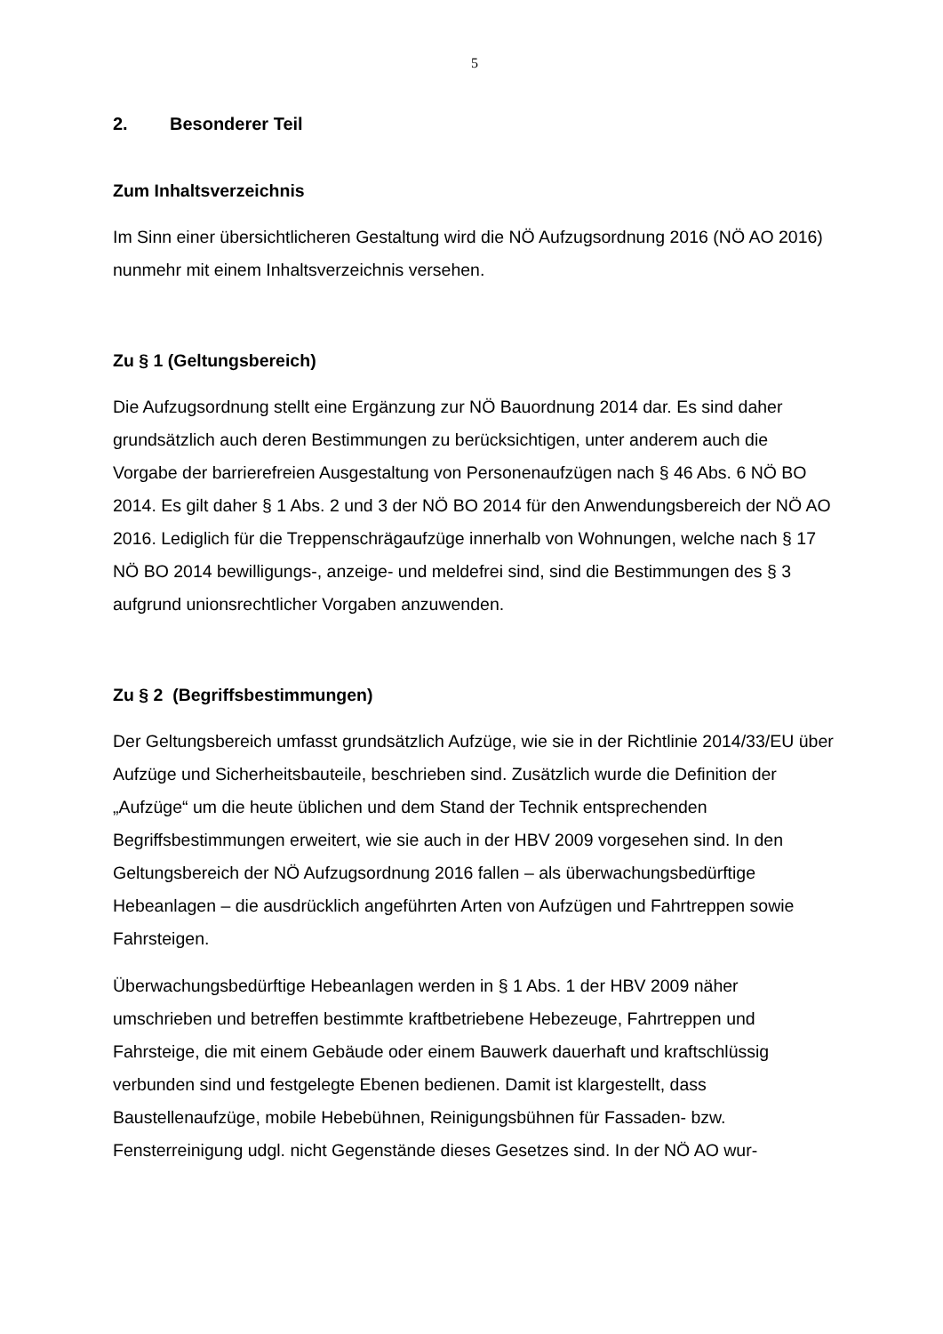5
2. Besonderer Teil
Zum Inhaltsverzeichnis
Im Sinn einer übersichtlicheren Gestaltung wird die NÖ Aufzugsordnung 2016 (NÖ AO 2016) nunmehr mit einem Inhaltsverzeichnis versehen.
Zu § 1 (Geltungsbereich)
Die Aufzugsordnung stellt eine Ergänzung zur NÖ Bauordnung 2014 dar. Es sind daher grundsätzlich auch deren Bestimmungen zu berücksichtigen, unter anderem auch die Vorgabe der barrierefreien Ausgestaltung von Personenaufzügen nach § 46 Abs. 6 NÖ BO 2014. Es gilt daher § 1 Abs. 2 und 3 der NÖ BO 2014 für den Anwendungsbereich der NÖ AO 2016. Lediglich für die Treppenschrägaufzüge innerhalb von Wohnungen, welche nach § 17 NÖ BO 2014 bewilligungs-, anzeige- und meldefrei sind, sind die Bestimmungen des § 3 aufgrund unionsrechtlicher Vorgaben anzuwenden.
Zu § 2 (Begriffsbestimmungen)
Der Geltungsbereich umfasst grundsätzlich Aufzüge, wie sie in der Richtlinie 2014/33/EU über Aufzüge und Sicherheitsbauteile, beschrieben sind. Zusätzlich wurde die Definition der „Aufzüge“ um die heute üblichen und dem Stand der Technik entsprechenden Begriffsbestimmungen erweitert, wie sie auch in der HBV 2009 vorgesehen sind. In den Geltungsbereich der NÖ Aufzugsordnung 2016 fallen – als überwachungsbedürftige Hebeanlagen – die ausdrücklich angeführten Arten von Aufzügen und Fahrtreppen sowie Fahrsteigen.
Überwachungsbedürftige Hebeanlagen werden in § 1 Abs. 1 der HBV 2009 näher umschrieben und betreffen bestimmte kraftbetriebene Hebezeuge, Fahrtreppen und Fahrsteige, die mit einem Gebäude oder einem Bauwerk dauerhaft und kraftschlüssig verbunden sind und festgelegte Ebenen bedienen. Damit ist klargestellt, dass Baustellenaufzüge, mobile Hebebühnen, Reinigungsbühnen für Fassaden- bzw. Fensterreinigung udgl. nicht Gegenstände dieses Gesetzes sind. In der NÖ AO wur-